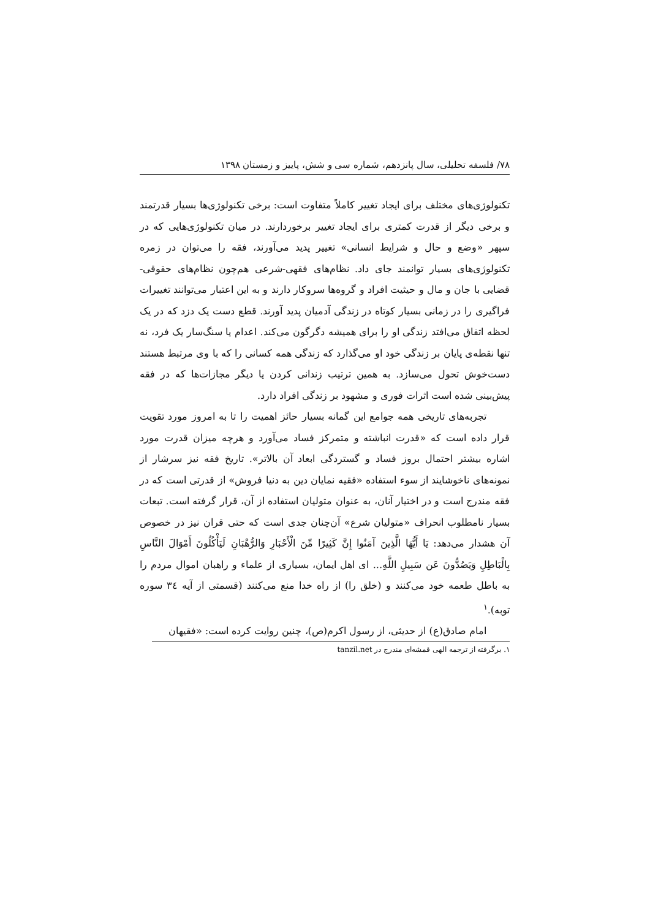۷۸/ فلسفه تحلیلی، سال پانزدهم، شماره سی و شش، پاییز و زمستان ۱۳۹۸
تکنولوژی‌های مختلف برای ایجاد تغییر کاملاً متفاوت است: برخی تکنولوژی‌ها بسیار قدرتمند و برخی دیگر از قدرت کمتری برای ایجاد تغییر برخوردارند. در میان تکنولوژی‌هایی که در سپهر «وضع و حال و شرایط انسانی» تغییر پدید می‌آورند، فقه را می‌توان در زمره تکنولوژی‌های بسیار توانمند جای داد. نظام‌های فقهی-شرعی هم‌چون نظام‌های حقوقی-قضایی با جان و مال و حیثیت افراد و گروه‌ها سروکار دارند و به این اعتبار می‌توانند تغییرات فراگیری را در زمانی بسیار کوتاه در زندگی آدمیان پدید آورند. قطع دست یک دزد که در یک لحظه اتفاق می‌افتد زندگی او را برای همیشه دگرگون می‌کند. اعدام یا سنگ‌سار یک فرد، نه تنها نقطه‌ی پایان بر زندگی خود او می‌گذارد که زندگی همه کسانی را که با وی مرتبط هستند دست‌خوش تحول می‌سازد. به همین ترتیب زندانی کردن یا دیگر مجازات‌ها که در فقه پیش‌بینی شده است اثرات فوری و مشهود بر زندگی افراد دارد.
تجربه‌های تاریخی همه جوامع این گمانه بسیار حائز اهمیت را تا به امروز مورد تقویت قرار داده است که «قدرت انباشته و متمرکز فساد می‌آورد و هرچه میزان قدرت مورد اشاره بیشتر احتمال بروز فساد و گستردگی ابعاد آن بالاتر». تاریخ فقه نیز سرشار از نمونه‌های ناخوشایند از سوء استفاده «فقیه نمایان دین به دنیا فروش» از قدرتی است که در فقه مندرج است و در اختیار آنان، به عنوان متولیان استفاده از آن، قرار گرفته است. تبعات بسیار نامطلوب انحراف «متولیان شرع» آن‌چنان جدی است که حتی قران نیز در خصوص آن هشدار می‌دهد: يَا أَيُّهَا الَّذِينَ آمَنُوا إِنَّ كَثِيرًا مِّنَ الْأَحْبَارِ وَالرُّهْبَانِ لَيَأْكُلُونَ أَمْوَالَ النَّاسِ بِالْبَاطِلِ وَيَصُدُّونَ عَن سَبِيلِ اللَّهِ... ای اهل ایمان، بسیاری از علماء و راهبان اموال مردم را به باطل طعمه خود می‌کنند و (خلق را) از راه خدا منع می‌کنند (قسمتی از آیه ۳٤ سوره توبه).<sup>۱</sup>
امام صادق(ع) از حدیثی، از رسول اکرم(ص)، چنین روایت کرده است: «فقیهان
۱. برگرفته از ترجمه الهی قمشه‌ای مندرج در tanzil.net